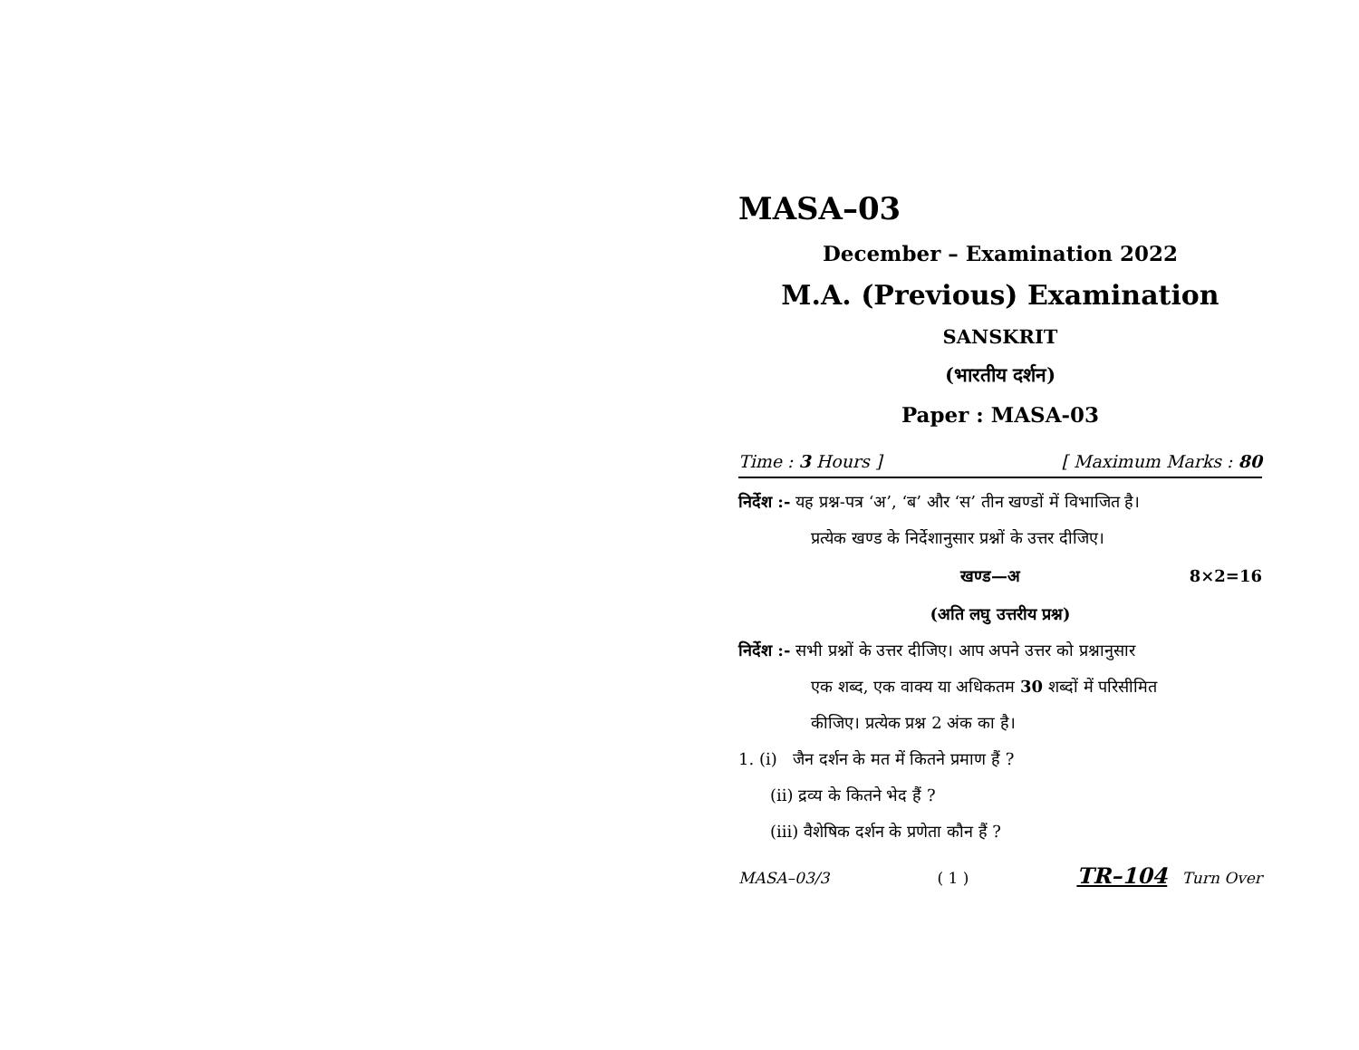MASA–03
December – Examination 2022
M.A. (Previous) Examination
SANSKRIT
(भारतीय दर्शन)
Paper : MASA-03
Time : 3 Hours ] [ Maximum Marks : 80
निर्देश :- यह प्रश्न-पत्र ‘अ’, ‘ब’ और ‘स’ तीन खण्डों में विभाजित है।
प्रत्येक खण्ड के निर्देशानुसार प्रश्नों के उत्तर दीजिए।
खण्ड—अ 8×2=16
(अति लघु उत्तरीय प्रश्न)
निर्देश :- सभी प्रश्नों के उत्तर दीजिए। आप अपने उत्तर को प्रश्नानुसार
एक शब्द, एक वाक्य या अधिकतम 30 शब्दों में परिसीमित
कीजिए। प्रत्येक प्रश्न 2 अंक का है।
1. (i) जैन दर्शन के मत में कितने प्रमाण हैं ?
(ii) द्रव्य के कितने भेद हैं ?
(iii) वैशेषिक दर्शन के प्रणेता कौन हैं ?
MASA–03/3 ( 1 ) TR–104 Turn Over